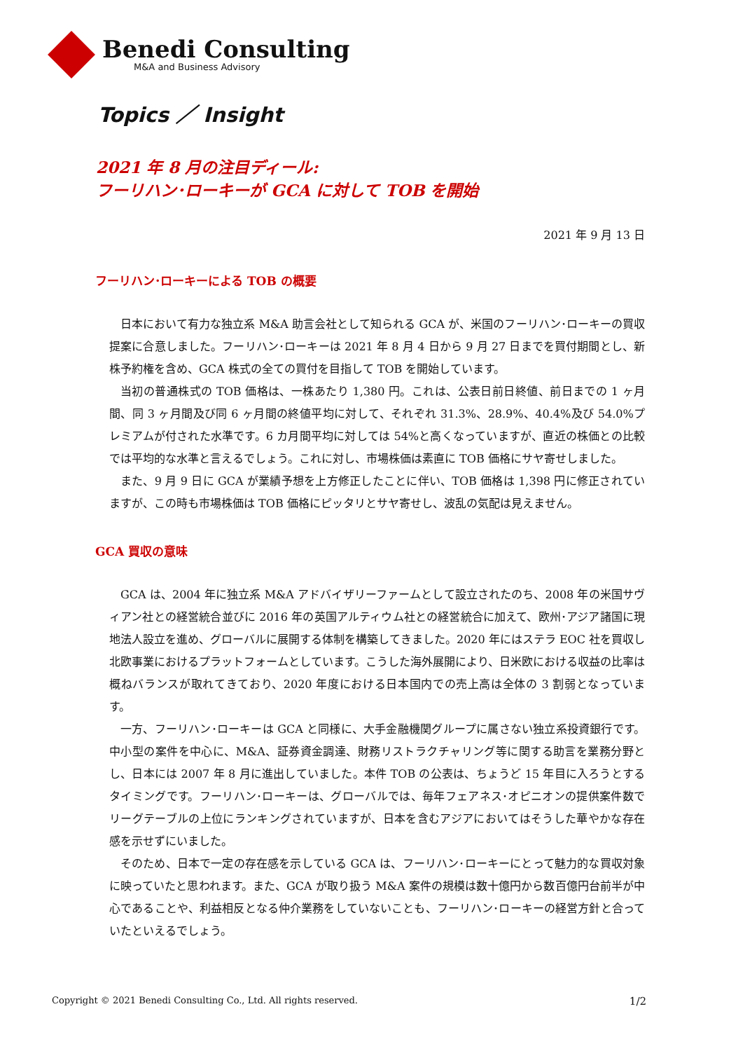Benedi Consulting
M&A and Business Advisory
Topics ／ Insight
2021 年 8 月の注目ディール:
フーリハン･ローキーが GCA に対して TOB を開始
2021 年 9 月 13 日
フーリハン･ローキーによる TOB の概要
日本において有力な独立系 M&A 助言会社として知られる GCA が、米国のフーリハン･ローキーの買収提案に合意しました。フーリハン･ローキーは 2021 年 8 月 4 日から 9 月 27 日までを買付期間とし、新株予約権を含め、GCA 株式の全ての買付を目指して TOB を開始しています。
当初の普通株式の TOB 価格は、一株あたり 1,380 円。これは、公表日前日終値、前日までの 1 ヶ月間、同 3 ヶ月間及び同 6 ヶ月間の終値平均に対して、それぞれ 31.3%、28.9%、40.4%及び 54.0%プレミアムが付された水準です。6 カ月間平均に対しては 54%と高くなっていますが、直近の株価との比較では平均的な水準と言えるでしょう。これに対し、市場株価は素直に TOB 価格にサヤ寄せしました。
また、9 月 9 日に GCA が業績予想を上方修正したことに伴い、TOB 価格は 1,398 円に修正されていますが、この時も市場株価は TOB 価格にピッタリとサヤ寄せし、波乱の気配は見えません。
GCA 買収の意味
GCA は、2004 年に独立系 M&A アドバイザリーファームとして設立されたのち、2008 年の米国サヴィアン社との経営統合並びに 2016 年の英国アルティウム社との経営統合に加えて、欧州･アジア諸国に現地法人設立を進め、グローバルに展開する体制を構築してきました。2020 年にはステラ EOC 社を買収し北欧事業におけるプラットフォームとしています。こうした海外展開により、日米欧における収益の比率は概ねバランスが取れてきており、2020 年度における日本国内での売上高は全体の 3 割弱となっています。
一方、フーリハン･ローキーは GCA と同様に、大手金融機関グループに属さない独立系投資銀行です。中小型の案件を中心に、M&A、証券資金調達、財務リストラクチャリング等に関する助言を業務分野とし、日本には 2007 年 8 月に進出していました。本件 TOB の公表は、ちょうど 15 年目に入ろうとするタイミングです。フーリハン･ローキーは、グローバルでは、毎年フェアネス･オピニオンの提供案件数でリーグテーブルの上位にランキングされていますが、日本を含むアジアにおいてはそうした華やかな存在感を示せずにいました。
そのため、日本で一定の存在感を示している GCA は、フーリハン･ローキーにとって魅力的な買収対象に映っていたと思われます。また、GCA が取り扱う M&A 案件の規模は数十億円から数百億円台前半が中心であることや、利益相反となる仲介業務をしていないことも、フーリハン･ローキーの経営方針と合っていたといえるでしょう。
Copyright © 2021 Benedi Consulting Co., Ltd. All rights reserved. 1/2